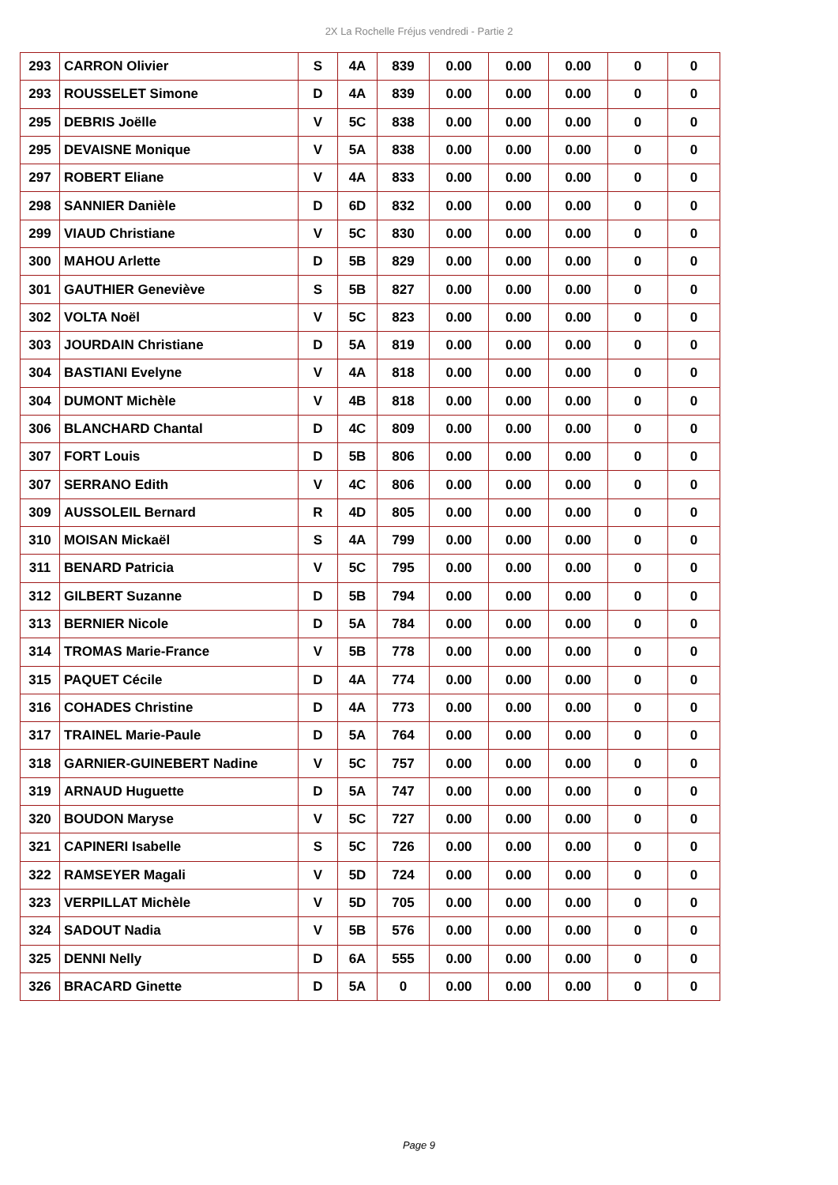2X La Rochelle Fréjus vendredi - Partie 2
| 293 | CARRON Olivier | S | 4A | 839 | 0.00 | 0.00 | 0.00 | 0 | 0 |
| 293 | ROUSSELET Simone | D | 4A | 839 | 0.00 | 0.00 | 0.00 | 0 | 0 |
| 295 | DEBRIS Joëlle | V | 5C | 838 | 0.00 | 0.00 | 0.00 | 0 | 0 |
| 295 | DEVAISNE Monique | V | 5A | 838 | 0.00 | 0.00 | 0.00 | 0 | 0 |
| 297 | ROBERT Eliane | V | 4A | 833 | 0.00 | 0.00 | 0.00 | 0 | 0 |
| 298 | SANNIER Danièle | D | 6D | 832 | 0.00 | 0.00 | 0.00 | 0 | 0 |
| 299 | VIAUD Christiane | V | 5C | 830 | 0.00 | 0.00 | 0.00 | 0 | 0 |
| 300 | MAHOU Arlette | D | 5B | 829 | 0.00 | 0.00 | 0.00 | 0 | 0 |
| 301 | GAUTHIER Geneviève | S | 5B | 827 | 0.00 | 0.00 | 0.00 | 0 | 0 |
| 302 | VOLTA Noël | V | 5C | 823 | 0.00 | 0.00 | 0.00 | 0 | 0 |
| 303 | JOURDAIN Christiane | D | 5A | 819 | 0.00 | 0.00 | 0.00 | 0 | 0 |
| 304 | BASTIANI Evelyne | V | 4A | 818 | 0.00 | 0.00 | 0.00 | 0 | 0 |
| 304 | DUMONT Michèle | V | 4B | 818 | 0.00 | 0.00 | 0.00 | 0 | 0 |
| 306 | BLANCHARD Chantal | D | 4C | 809 | 0.00 | 0.00 | 0.00 | 0 | 0 |
| 307 | FORT Louis | D | 5B | 806 | 0.00 | 0.00 | 0.00 | 0 | 0 |
| 307 | SERRANO Edith | V | 4C | 806 | 0.00 | 0.00 | 0.00 | 0 | 0 |
| 309 | AUSSOLEIL Bernard | R | 4D | 805 | 0.00 | 0.00 | 0.00 | 0 | 0 |
| 310 | MOISAN Mickaël | S | 4A | 799 | 0.00 | 0.00 | 0.00 | 0 | 0 |
| 311 | BENARD Patricia | V | 5C | 795 | 0.00 | 0.00 | 0.00 | 0 | 0 |
| 312 | GILBERT Suzanne | D | 5B | 794 | 0.00 | 0.00 | 0.00 | 0 | 0 |
| 313 | BERNIER Nicole | D | 5A | 784 | 0.00 | 0.00 | 0.00 | 0 | 0 |
| 314 | TROMAS Marie-France | V | 5B | 778 | 0.00 | 0.00 | 0.00 | 0 | 0 |
| 315 | PAQUET Cécile | D | 4A | 774 | 0.00 | 0.00 | 0.00 | 0 | 0 |
| 316 | COHADES Christine | D | 4A | 773 | 0.00 | 0.00 | 0.00 | 0 | 0 |
| 317 | TRAINEL Marie-Paule | D | 5A | 764 | 0.00 | 0.00 | 0.00 | 0 | 0 |
| 318 | GARNIER-GUINEBERT Nadine | V | 5C | 757 | 0.00 | 0.00 | 0.00 | 0 | 0 |
| 319 | ARNAUD Huguette | D | 5A | 747 | 0.00 | 0.00 | 0.00 | 0 | 0 |
| 320 | BOUDON Maryse | V | 5C | 727 | 0.00 | 0.00 | 0.00 | 0 | 0 |
| 321 | CAPINERI Isabelle | S | 5C | 726 | 0.00 | 0.00 | 0.00 | 0 | 0 |
| 322 | RAMSEYER Magali | V | 5D | 724 | 0.00 | 0.00 | 0.00 | 0 | 0 |
| 323 | VERPILLAT Michèle | V | 5D | 705 | 0.00 | 0.00 | 0.00 | 0 | 0 |
| 324 | SADOUT Nadia | V | 5B | 576 | 0.00 | 0.00 | 0.00 | 0 | 0 |
| 325 | DENNI Nelly | D | 6A | 555 | 0.00 | 0.00 | 0.00 | 0 | 0 |
| 326 | BRACARD Ginette | D | 5A | 0 | 0.00 | 0.00 | 0.00 | 0 | 0 |
Page 9